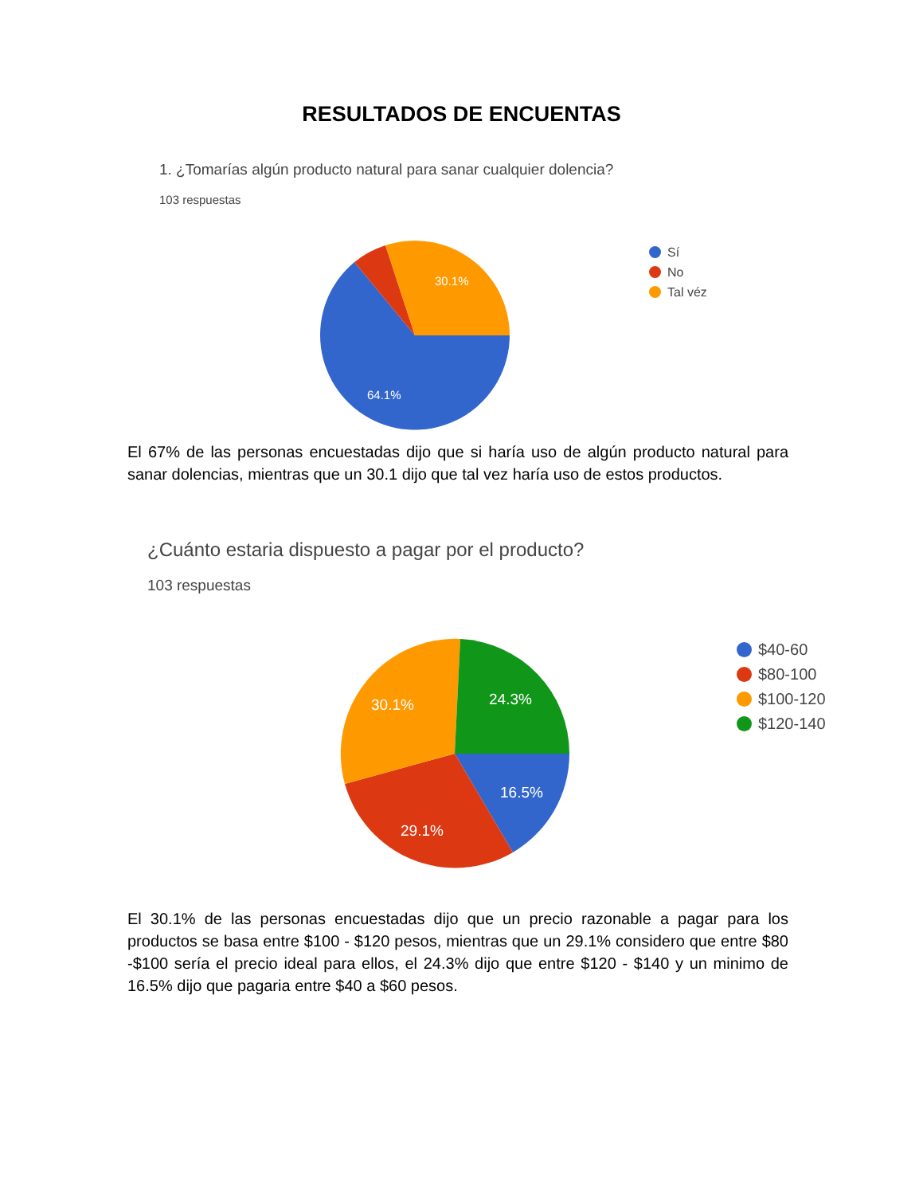RESULTADOS DE ENCUENTAS
1. ¿Tomarías algún producto natural para sanar cualquier dolencia?
103 respuestas
30.1%
64.1%
Sí
No
Tal véz
El 67% de las personas encuestadas dijo que si haría uso de algún producto natural para sanar dolencias, mientras que un 30.1 dijo que tal vez haría uso de estos productos.
¿Cuánto estaria dispuesto a pagar por el producto?
103 respuestas
30.1%
24.3%
16.5%
29.1%
$40-60
$80-100
$100-120
$120-140
El 30.1% de las personas encuestadas dijo que un precio razonable a pagar para los productos se basa entre $100 - $120 pesos, mientras que un 29.1% considero que entre $80 -$100 sería el precio ideal para ellos, el 24.3% dijo que entre $120 - $140 y un minimo de 16.5% dijo que pagaria entre $40 a $60 pesos.